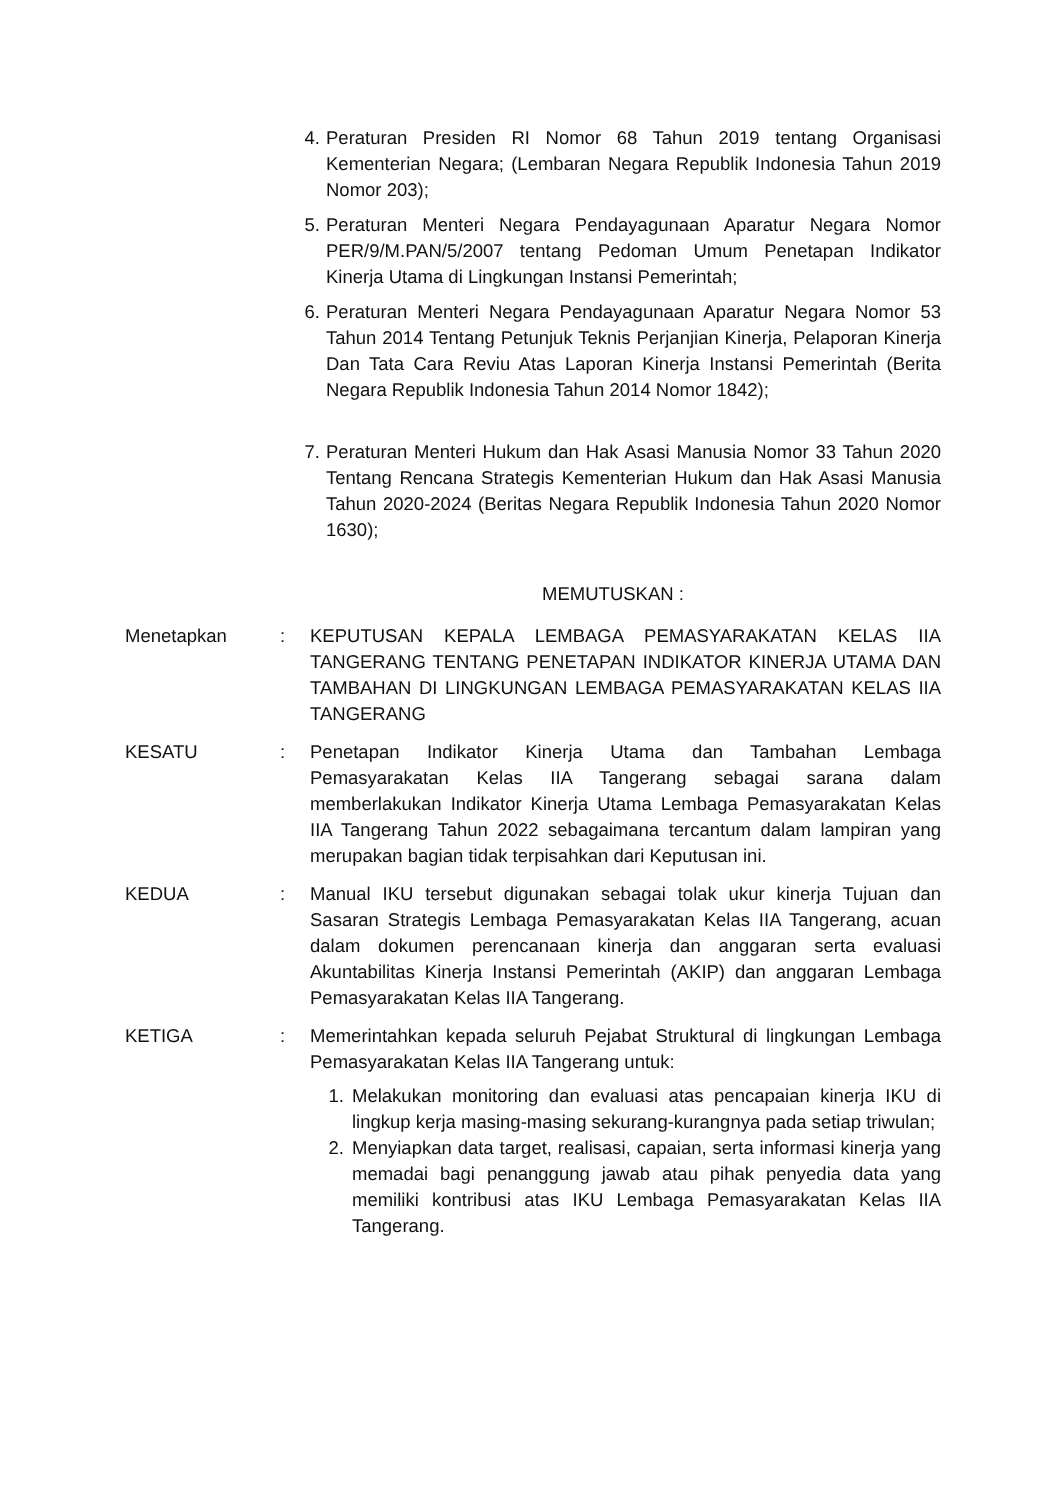4. Peraturan Presiden RI Nomor 68 Tahun 2019 tentang Organisasi Kementerian Negara; (Lembaran Negara Republik Indonesia Tahun 2019 Nomor 203);
5. Peraturan Menteri Negara Pendayagunaan Aparatur Negara Nomor PER/9/M.PAN/5/2007 tentang Pedoman Umum Penetapan Indikator Kinerja Utama di Lingkungan Instansi Pemerintah;
6. Peraturan Menteri Negara Pendayagunaan Aparatur Negara Nomor 53 Tahun 2014 Tentang Petunjuk Teknis Perjanjian Kinerja, Pelaporan Kinerja Dan Tata Cara Reviu Atas Laporan Kinerja Instansi Pemerintah (Berita Negara Republik Indonesia Tahun 2014 Nomor 1842);
7. Peraturan Menteri Hukum dan Hak Asasi Manusia Nomor 33 Tahun 2020 Tentang Rencana Strategis Kementerian Hukum dan Hak Asasi Manusia Tahun 2020-2024 (Beritas Negara Republik Indonesia Tahun 2020 Nomor 1630);
MEMUTUSKAN :
Menetapkan: KEPUTUSAN KEPALA LEMBAGA PEMASYARAKATAN KELAS IIA TANGERANG TENTANG PENETAPAN INDIKATOR KINERJA UTAMA DAN TAMBAHAN DI LINGKUNGAN LEMBAGA PEMASYARAKATAN KELAS IIA TANGERANG
KESATU: Penetapan Indikator Kinerja Utama dan Tambahan Lembaga Pemasyarakatan Kelas IIA Tangerang sebagai sarana dalam memberlakukan Indikator Kinerja Utama Lembaga Pemasyarakatan Kelas IIA Tangerang Tahun 2022 sebagaimana tercantum dalam lampiran yang merupakan bagian tidak terpisahkan dari Keputusan ini.
KEDUA: Manual IKU tersebut digunakan sebagai tolak ukur kinerja Tujuan dan Sasaran Strategis Lembaga Pemasyarakatan Kelas IIA Tangerang, acuan dalam dokumen perencanaan kinerja dan anggaran serta evaluasi Akuntabilitas Kinerja Instansi Pemerintah (AKIP) dan anggaran Lembaga Pemasyarakatan Kelas IIA Tangerang.
KETIGA: Memerintahkan kepada seluruh Pejabat Struktural di lingkungan Lembaga Pemasyarakatan Kelas IIA Tangerang untuk:
1. Melakukan monitoring dan evaluasi atas pencapaian kinerja IKU di lingkup kerja masing-masing sekurang-kurangnya pada setiap triwulan;
2. Menyiapkan data target, realisasi, capaian, serta informasi kinerja yang memadai bagi penanggung jawab atau pihak penyedia data yang memiliki kontribusi atas IKU Lembaga Pemasyarakatan Kelas IIA Tangerang.